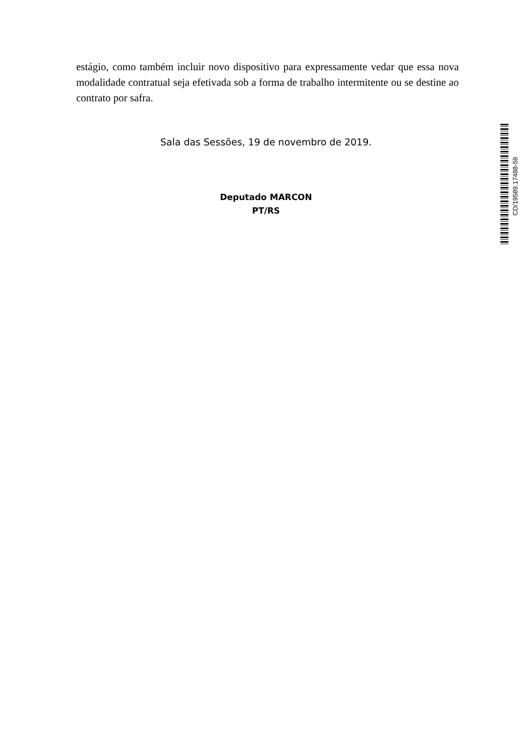estágio, como também incluir novo dispositivo para expressamente vedar que essa nova modalidade contratual seja efetivada sob a forma de trabalho intermitente ou se destine ao contrato por safra.
Sala das Sessões, 19 de novembro de 2019.
Deputado MARCON
PT/RS
CD/19589.17488-59